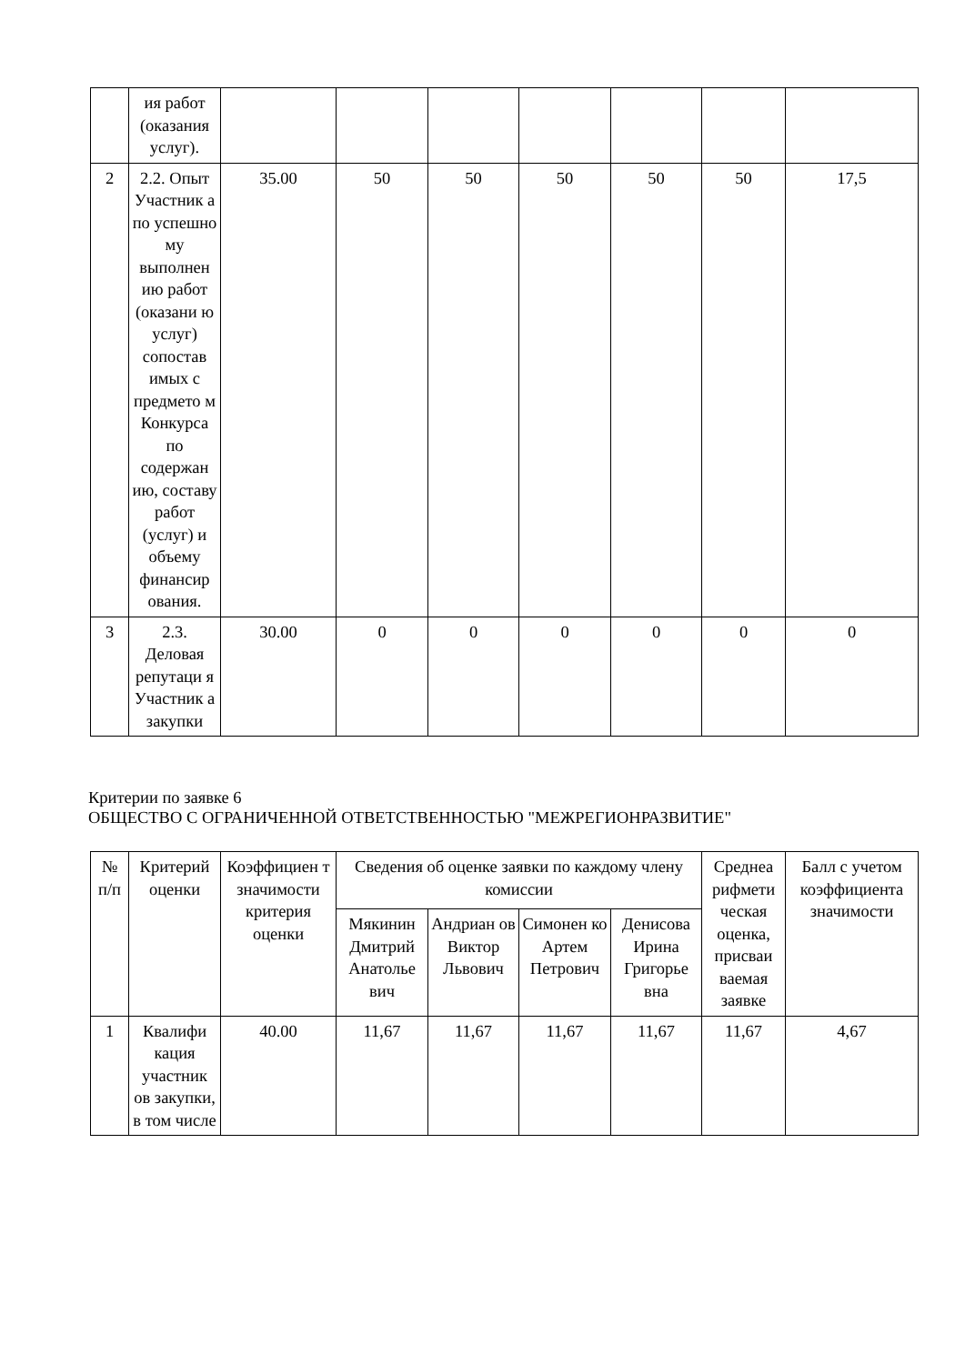| | ия работ (оказания услуг). | | | | | | | |
| 2 | 2.2. Опыт Участник а по успешно му выполнен ию работ (оказани ю услуг) сопостав имых с предмето м Конкурса по содержан ию, составу работ (услуг) и объему финансир ования. | 35.00 | 50 | 50 | 50 | 50 | 50 | 17,5 |
| 3 | 2.3. Деловая репутаци я Участник а закупки | 30.00 | 0 | 0 | 0 | 0 | 0 | 0 |
Критерии по заявке 6
ОБЩЕСТВО С ОГРАНИЧЕННОЙ ОТВЕТСТВЕННОСТЬЮ "МЕЖРЕГИОНРАЗВИТИЕ"
| № п/п | Критерий оценки | Коэффициен т значимости критерия оценки | Сведения об оценке заявки по каждому члену комиссии | | | | Среднеа рифмети ческая оценка, присваи ваемая заявке | Балл с учетом коэффициента значимости |
| --- | --- | --- | --- | --- | --- | --- | --- | --- |
| | | | Мякинин Дмитрий Анатолье вич | Андриан ов Виктор Львович | Симонен ко Артем Петрович | Денисова Ирина Григорье вна | | |
| 1 | Квалифи кация участник ов закупки, в том числе | 40.00 | 11,67 | 11,67 | 11,67 | 11,67 | 11,67 | 4,67 |